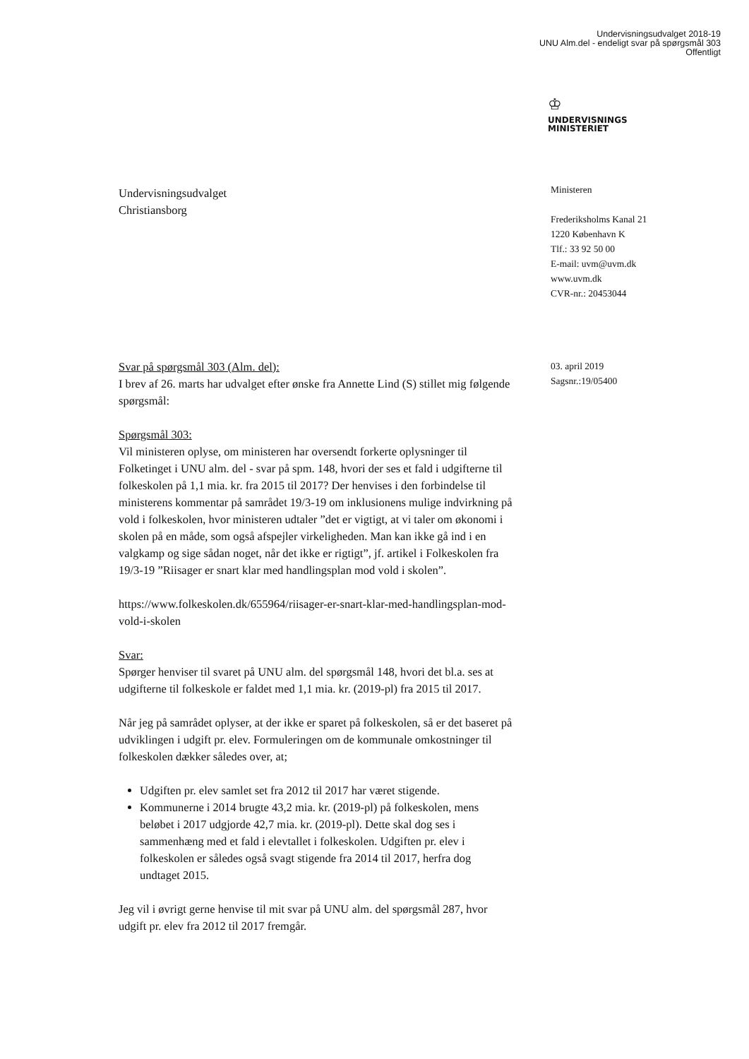Undervisningsudvalget 2018-19
UNU Alm.del - endeligt svar på spørgsmål 303
Offentligt
♔
UNDERVISNINGS
MINISTERIET
Undervisningsudvalget
Christiansborg
Ministeren
Frederiksholms Kanal 21
1220 København K
Tlf.: 33 92 50 00
E-mail: uvm@uvm.dk
www.uvm.dk
CVR-nr.: 20453044
03. april 2019
Sagsnr.:19/05400
Svar på spørgsmål 303 (Alm. del):
I brev af 26. marts har udvalget efter ønske fra Annette Lind (S) stillet mig følgende spørgsmål:
Spørgsmål 303:
Vil ministeren oplyse, om ministeren har oversendt forkerte oplysninger til Folketinget i UNU alm. del - svar på spm. 148, hvori der ses et fald i udgifterne til folkeskolen på 1,1 mia. kr. fra 2015 til 2017? Der henvises i den forbindelse til ministerens kommentar på samrådet 19/3-19 om inklusionens mulige indvirkning på vold i folkeskolen, hvor ministeren udtaler ”det er vigtigt, at vi taler om økonomi i skolen på en måde, som også afspejler virkeligheden. Man kan ikke gå ind i en valgkamp og sige sådan noget, når det ikke er rigtigt”, jf. artikel i Folkeskolen fra 19/3-19 ”Riisager er snart klar med handlingsplan mod vold i skolen”.
https://www.folkeskolen.dk/655964/riisager-er-snart-klar-med-handlingsplan-mod-vold-i-skolen
Svar:
Spørger henviser til svaret på UNU alm. del spørgsmål 148, hvori det bl.a. ses at udgifterne til folkeskole er faldet med 1,1 mia. kr. (2019-pl) fra 2015 til 2017.
Når jeg på samrådet oplyser, at der ikke er sparet på folkeskolen, så er det baseret på udviklingen i udgift pr. elev. Formuleringen om de kommunale omkostninger til folkeskolen dækker således over, at;
Udgiften pr. elev samlet set fra 2012 til 2017 har været stigende.
Kommunerne i 2014 brugte 43,2 mia. kr. (2019-pl) på folkeskolen, mens beløbet i 2017 udgjorde 42,7 mia. kr. (2019-pl). Dette skal dog ses i sammenhæng med et fald i elevtallet i folkeskolen. Udgiften pr. elev i folkeskolen er således også svagt stigende fra 2014 til 2017, herfra dog undtaget 2015.
Jeg vil i øvrigt gerne henvise til mit svar på UNU alm. del spørgsmål 287, hvor udgift pr. elev fra 2012 til 2017 fremgår.